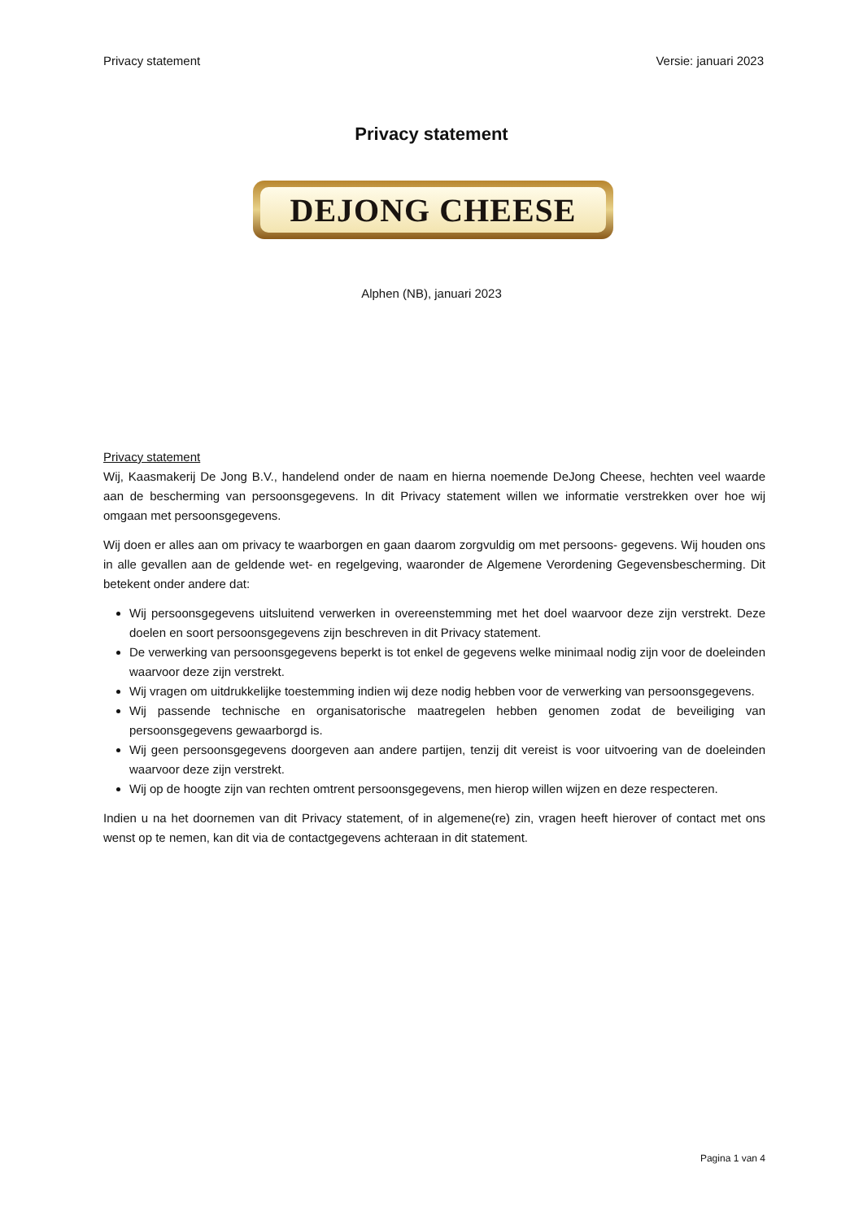Privacy statement Versie: januari 2023
Privacy statement
DEJONG CHEESE
Alphen (NB), januari 2023
Privacy statement
Wij, Kaasmakerij De Jong B.V., handelend onder de naam en hierna noemende DeJong Cheese, hechten veel waarde aan de bescherming van persoonsgegevens. In dit Privacy statement willen we informatie verstrekken over hoe wij omgaan met persoonsgegevens.
Wij doen er alles aan om privacy te waarborgen en gaan daarom zorgvuldig om met persoons- gegevens. Wij houden ons in alle gevallen aan de geldende wet- en regelgeving, waaronder de Algemene Verordening Gegevensbescherming. Dit betekent onder andere dat:
Wij persoonsgegevens uitsluitend verwerken in overeenstemming met het doel waarvoor deze zijn verstrekt. Deze doelen en soort persoonsgegevens zijn beschreven in dit Privacy statement.
De verwerking van persoonsgegevens beperkt is tot enkel de gegevens welke minimaal nodig zijn voor de doeleinden waarvoor deze zijn verstrekt.
Wij vragen om uitdrukkelijke toestemming indien wij deze nodig hebben voor de verwerking van persoonsgegevens.
Wij passende technische en organisatorische maatregelen hebben genomen zodat de beveiliging van persoonsgegevens gewaarborgd is.
Wij geen persoonsgegevens doorgeven aan andere partijen, tenzij dit vereist is voor uitvoering van de doeleinden waarvoor deze zijn verstrekt.
Wij op de hoogte zijn van rechten omtrent persoonsgegevens, men hierop willen wijzen en deze respecteren.
Indien u na het doornemen van dit Privacy statement, of in algemene(re) zin, vragen heeft hierover of contact met ons wenst op te nemen, kan dit via de contactgegevens achteraan in dit statement.
Pagina 1 van 4